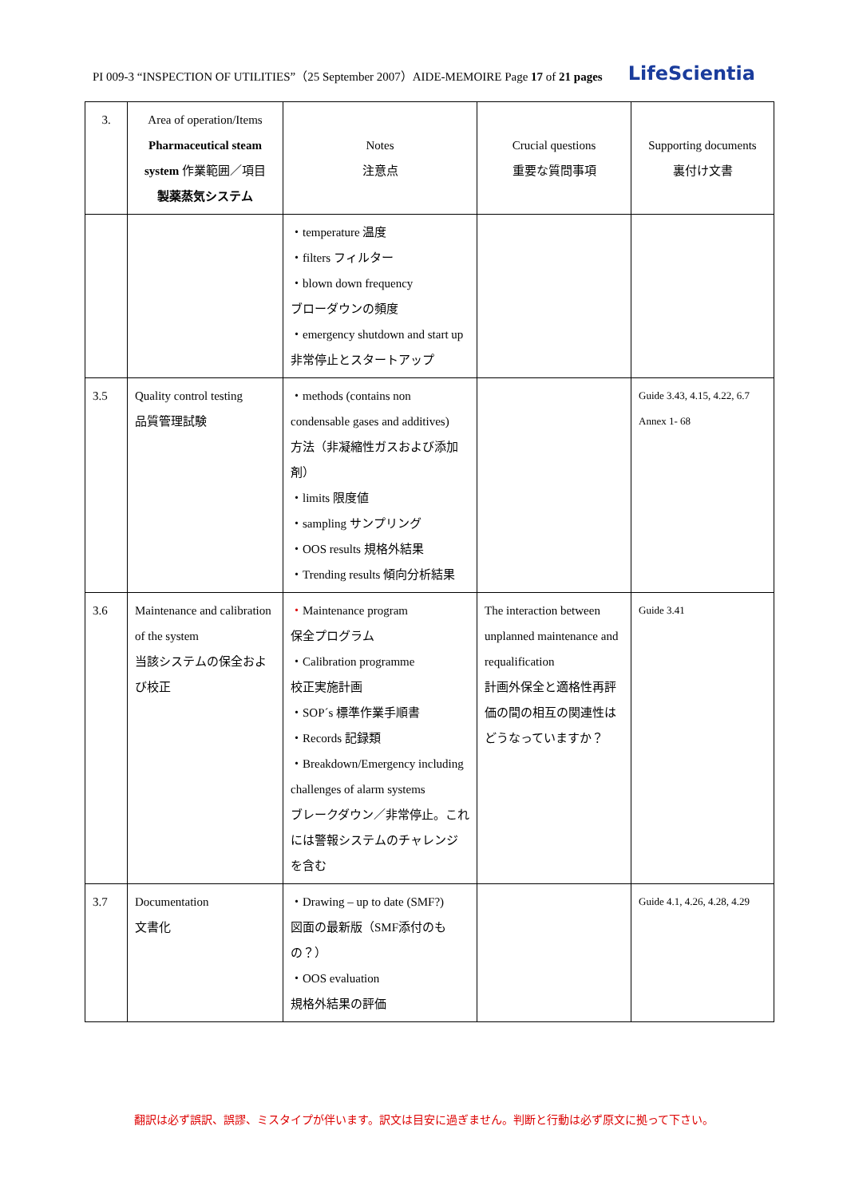PI 009-3 “INSPECTION OF UTILITIES”（25 September 2007）AIDE-MEMOIRE Page 17 of 21 pages LifeScientia
| 3. | Area of operation/Items Pharmaceutical steam system 作業範囲／項目 製薬蒸気システム | Notes 注意点 | Crucial questions 重要な質問事項 | Supporting documents 裏付け文書 |
| --- | --- | --- | --- | --- |
| | | ・temperature 温度 ・filters フィルター ・blown down frequency ブローダウンの頻度 ・emergency shutdown and start up 非常停止とスタートアップ | | |
| 3.5 | Quality control testing 品質管理試験 | ・methods (contains non condensable gases and additives) 方法（非凝縮性ガスおよび添加剤） ・limits 限度値 ・sampling サンプリング ・OOS results 規格外結果 ・Trending results 傾向分析結果 | | Guide 3.43, 4.15, 4.22, 6.7 Annex 1- 68 |
| 3.6 | Maintenance and calibration of the system 当該システムの保全および校正 | ・ Maintenance program 保全プログラム ・Calibration programme 校正実施計画 ・SOP´s 標準作業手順書 ・Records 記録類 ・Breakdown/Emergency including challenges of alarm systems ブレークダウン／非常停止。これには警報システムのチャレンジを含む | The interaction between unplanned maintenance and requalification 計画外保全と適格性再評価の間の相互の関連性はどうなっていますか？ | Guide 3.41 |
| 3.7 | Documentation 文書化 | ・Drawing – up to date (SMF?) 図面の最新版（SMF添付のもの？） ・OOS evaluation 規格外結果の評価 | | Guide 4.1, 4.26, 4.28, 4.29 |
翻訳は必ず誤訳、誤謬、ミスタイプが伴います。訳文は目安に過ぎません。判断と行動は必ず原文に拠って下さい。